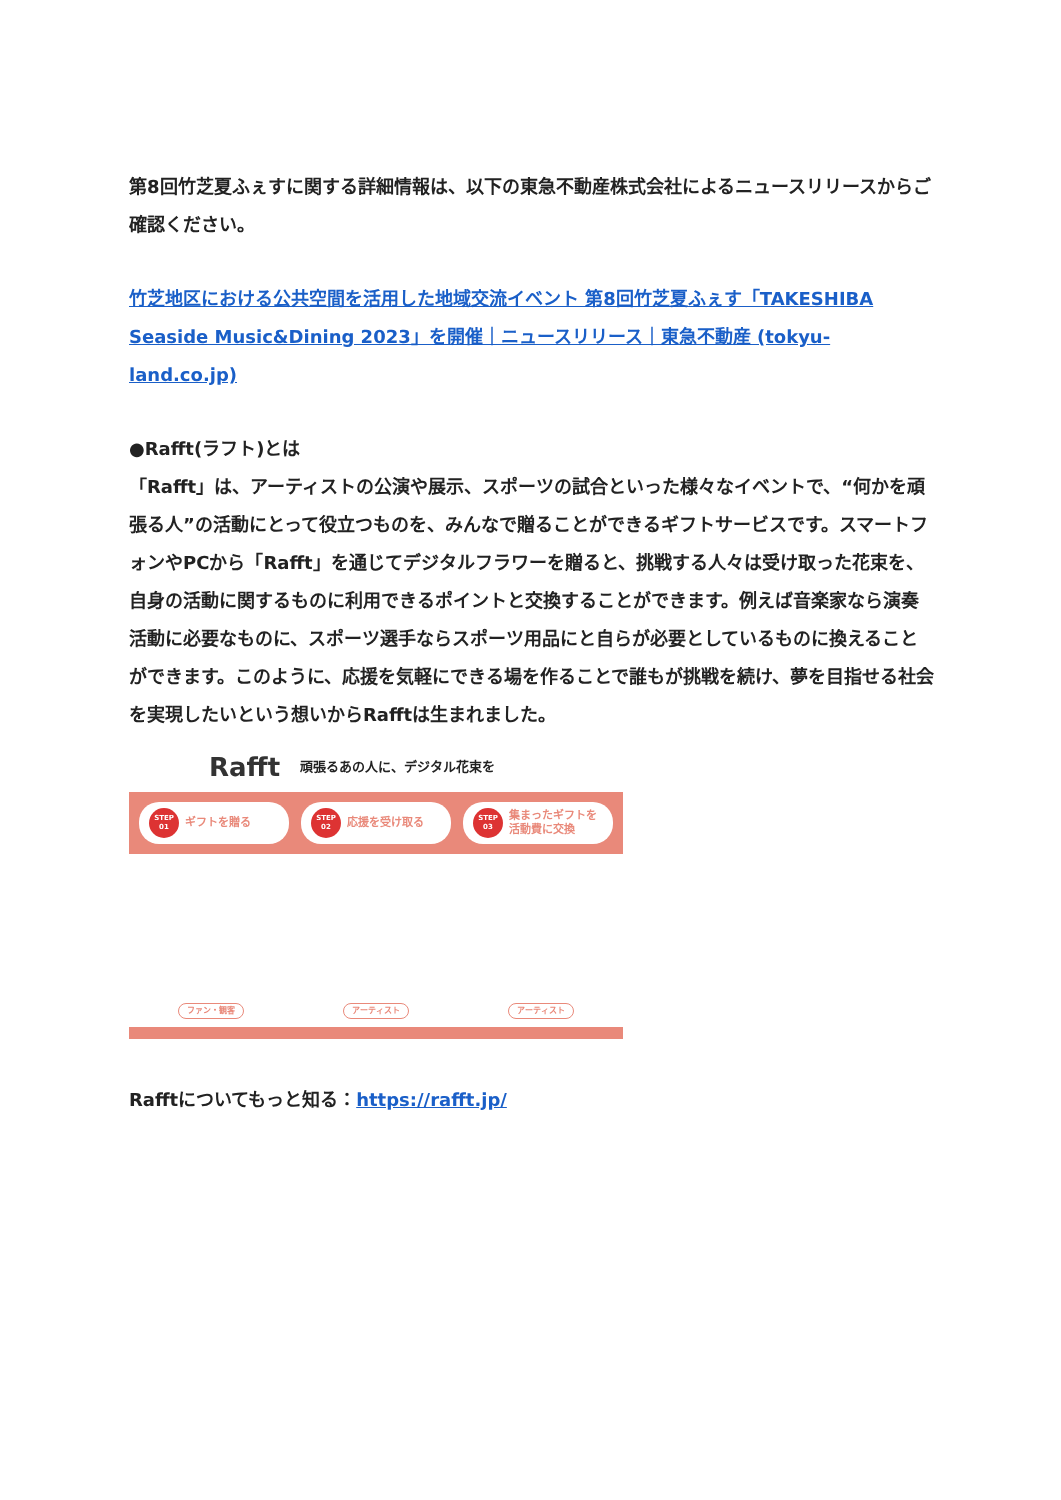第8回竹芝夏ふぇすに関する詳細情報は、以下の東急不動産株式会社によるニュースリリースからご確認ください。
竹芝地区における公共空間を活用した地域交流イベント 第8回竹芝夏ふぇす「TAKESHIBA Seaside Music&Dining 2023」を開催｜ニュースリリース｜東急不動産 (tokyu-land.co.jp)
●Rafft(ラフト)とは
「Rafft」は、アーティストの公演や展示、スポーツの試合といった様々なイベントで、“何かを頑張る人”の活動にとって役立つものを、みんなで贈ることができるギフトサービスです。スマートフォンやPCから「Rafft」を通じてデジタルフラワーを贈ると、挑戦する人々は受け取った花束を、自身の活動に関するものに利用できるポイントと交換することができます。例えば音楽家なら演奏活動に必要なものに、スポーツ選手ならスポーツ用品にと自らが必要としているものに換えることができます。このように、応援を気軽にできる場を作ることで誰もが挑戦を続け、夢を目指せる社会を実現したいという想いからRafftは生まれました。
Rafft 頑張るあの人に、デジタル花束を
STEP
01 ギフトを贈る
STEP
02 応援を受け取る
STEP
03 集まったギフトを
活動費に交換
ファン・観客 アーティスト アーティスト
Rafftについてもっと知る：https://rafft.jp/